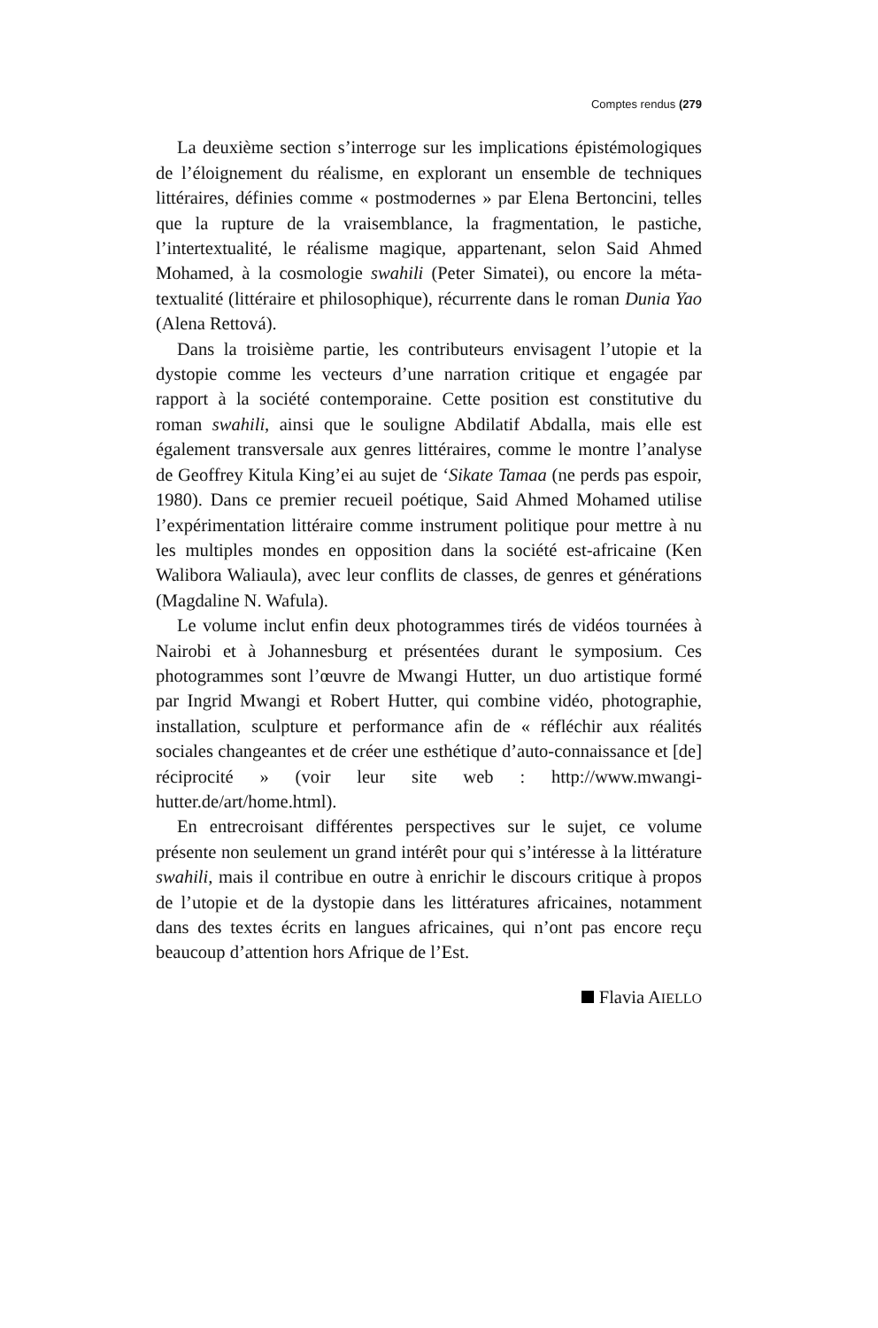Comptes rendus (279
La deuxième section s’interroge sur les implications épistémologiques de l’éloignement du réalisme, en explorant un ensemble de techniques littéraires, définies comme « postmodernes » par Elena Bertoncini, telles que la rupture de la vraisemblance, la fragmentation, le pastiche, l’intertextualité, le réalisme magique, appartenant, selon Said Ahmed Mohamed, à la cosmologie swahili (Peter Simatei), ou encore la méta-textualité (littéraire et philosophique), récurrente dans le roman Dunia Yao (Alena Rettová).
Dans la troisième partie, les contributeurs envisagent l’utopie et la dystopie comme les vecteurs d’une narration critique et engagée par rapport à la société contemporaine. Cette position est constitutive du roman swahili, ainsi que le souligne Abdilatif Abdalla, mais elle est également transversale aux genres littéraires, comme le montre l’analyse de Geoffrey Kitula King’ei au sujet de ‘Sikate Tamaa (ne perds pas espoir, 1980). Dans ce premier recueil poétique, Said Ahmed Mohamed utilise l’expérimentation littéraire comme instrument politique pour mettre à nu les multiples mondes en opposition dans la société est-africaine (Ken Walibora Waliaula), avec leur conflits de classes, de genres et générations (Magdaline N. Wafula).
Le volume inclut enfin deux photogrammes tirés de vidéos tournées à Nairobi et à Johannesburg et présentées durant le symposium. Ces photogrammes sont l’œuvre de Mwangi Hutter, un duo artistique formé par Ingrid Mwangi et Robert Hutter, qui combine vidéo, photographie, installation, sculpture et performance afin de « réfléchir aux réalités sociales changeantes et de créer une esthétique d’auto-connaissance et [de] réciprocité » (voir leur site web : http://www.mwangi-hutter.de/art/home.html).
En entrecroisant différentes perspectives sur le sujet, ce volume présente non seulement un grand intérêt pour qui s’intéresse à la littérature swahili, mais il contribue en outre à enrichir le discours critique à propos de l’utopie et de la dystopie dans les littératures africaines, notamment dans des textes écrits en langues africaines, qui n’ont pas encore reçu beaucoup d’attention hors Afrique de l’Est.
Flavia AIELLO